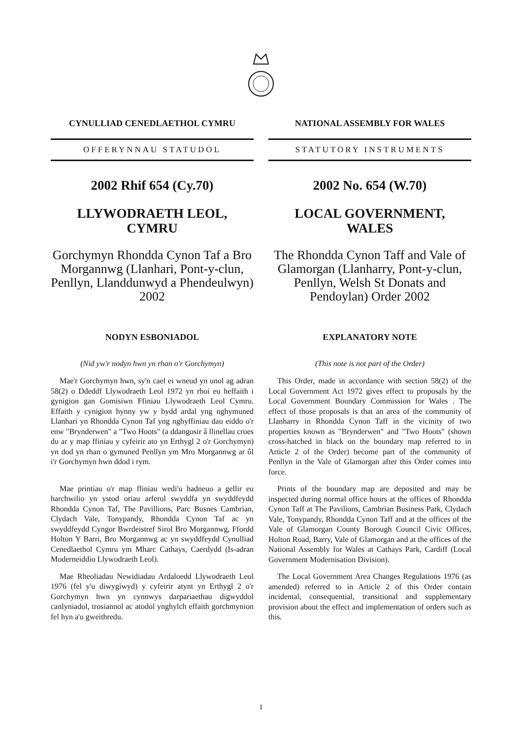CYNULLIAD CENEDLAETHOL CYMRU
OFFERYNNAU STATUDOL
2002 Rhif 654 (Cy.70)
LLYWODRAETH LEOL,
CYMRU
Gorchymyn Rhondda Cynon Taf a Bro Morgannwg (Llanhari, Pont-y-clun, Penllyn, Llanddunwyd a Phendeulwyn) 2002
NODYN ESBONIADOL
(Nid yw'r nodyn hwn yn rhan o'r Gorchymyn)
Mae'r Gorchymyn hwn, sy'n cael ei wneud yn unol ag adran 58(2) o Ddeddf Llywodraeth Leol 1972 yn rhoi eu heffaith i gynigion gan Gomisiwn Ffiniau Llywodraeth Leol Cymru. Effaith y cynigion hynny yw y bydd ardal yng nghymuned Llanhari yn Rhondda Cynon Taf yng nghyffiniau dau eiddo o'r enw "Brynderwen" a "Two Hoots" (a ddangosir â llinellau croes du ar y map ffiniau y cyfeirir ato yn Erthygl 2 o'r Gorchymyn) yn dod yn rhan o gymuned Penllyn ym Mro Morgannwg ar ôl i'r Gorchymyn hwn ddod i rym.
Mae printiau o'r map ffiniau wedi'u hadneuo a gellir eu harchwilio yn ystod oriau arferol swyddfa yn swyddfeydd Rhondda Cynon Taf, The Pavillions, Parc Busnes Cambrian, Clydach Vale, Tonypandy, Rhondda Cynon Taf ac yn swyddfeydd Cyngor Bwrdeistref Sirol Bro Morgannwg, Ffordd Holton Y Barri, Bro Morgannwg ac yn swyddfeydd Cynulliad Cenedlaethol Cymru ym Mharc Cathays, Caerdydd (Is-adran Moderneiddio Llywodraeth Leol).
Mae Rheoliadau Newidiadau Ardaloedd Llywodraeth Leol 1976 (fel y'u diwygiwyd) y cyfeirir atynt yn Erthygl 2 o'r Gorchymyn hwn yn cynnwys darpariaethau digwyddol canlyniadol, trosiannol ac atodol ynghylch effaith gorchmynion fel hyn a'u gweithredu.
NATIONAL ASSEMBLY FOR WALES
STATUTORY INSTRUMENTS
2002 No. 654 (W.70)
LOCAL GOVERNMENT,
WALES
The Rhondda Cynon Taff and Vale of Glamorgan (Llanharry, Pont-y-clun, Penllyn, Welsh St Donats and Pendoylan) Order 2002
EXPLANATORY NOTE
(This note is not part of the Order)
This Order, made in accordance with section 58(2) of the Local Government Act 1972 gives effect to proposals by the Local Government Boundary Commission for Wales . The effect of those proposals is that an area of the community of Llanharry in Rhondda Cynon Taff in the vicinity of two properties known as "Brynderwen" and "Two Hoots" (shown cross-hatched in black on the boundary map referred to in Article 2 of the Order) become part of the community of Penllyn in the Vale of Glamorgan after this Order comes into force.
Prints of the boundary map are deposited and may be inspected during normal office hours at the offices of Rhondda Cynon Taff at The Pavilions, Cambrian Business Park, Clydach Vale, Tonypandy, Rhondda Cynon Taff and at the offices of the Vale of Glamorgan County Borough Council Civic Offices, Holton Road, Barry, Vale of Glamorgan and at the offices of the National Assembly for Wales at Cathays Park, Cardiff (Local Government Modernisation Division).
The Local Government Area Changes Regulations 1976 (as amended) referred to in Article 2 of this Order contain incidental, consequential, transitional and supplementary provision about the effect and implementation of orders such as this.
1